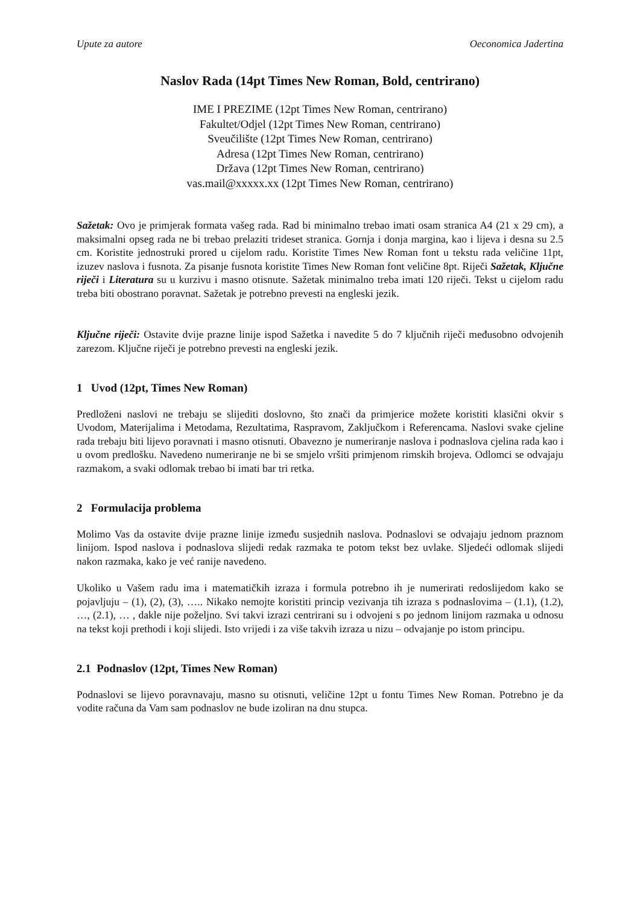Upute za autore Oeconomica Jadertina
Naslov Rada (14pt Times New Roman, Bold, centrirano)
IME I PREZIME (12pt Times New Roman, centrirano)
Fakultet/Odjel (12pt Times New Roman, centrirano)
Sveučilište (12pt Times New Roman, centrirano)
Adresa (12pt Times New Roman, centrirano)
Država (12pt Times New Roman, centrirano)
vas.mail@xxxxx.xx (12pt Times New Roman, centrirano)
Sažetak: Ovo je primjerak formata vašeg rada. Rad bi minimalno trebao imati osam stranica A4 (21 x 29 cm), a maksimalni opseg rada ne bi trebao prelaziti trideset stranica. Gornja i donja margina, kao i lijeva i desna su 2.5 cm. Koristite jednostruki prored u cijelom radu. Koristite Times New Roman font u tekstu rada veličine 11pt, izuzev naslova i fusnota. Za pisanje fusnota koristite Times New Roman font veličine 8pt. Riječi Sažetak, Ključne riječi i Literatura su u kurzivu i masno otisnute. Sažetak minimalno treba imati 120 riječi. Tekst u cijelom radu treba biti obostrano poravnat. Sažetak je potrebno prevesti na engleski jezik.
Ključne riječi: Ostavite dvije prazne linije ispod Sažetka i navedite 5 do 7 ključnih riječi međusobno odvojenih zarezom. Ključne riječi je potrebno prevesti na engleski jezik.
1 Uvod (12pt, Times New Roman)
Predloženi naslovi ne trebaju se slijediti doslovno, što znači da primjerice možete koristiti klasični okvir s Uvodom, Materijalima i Metodama, Rezultatima, Raspravom, Zaključkom i Referencama. Naslovi svake cjeline rada trebaju biti lijevo poravnati i masno otisnuti. Obavezno je numeriranje naslova i podnaslova cjelina rada kao i u ovom predlošku. Navedeno numeriranje ne bi se smjelo vršiti primjenom rimskih brojeva. Odlomci se odvajaju razmakom, a svaki odlomak trebao bi imati bar tri retka.
2 Formulacija problema
Molimo Vas da ostavite dvije prazne linije između susjednih naslova. Podnaslovi se odvajaju jednom praznom linijom. Ispod naslova i podnaslova slijedi redak razmaka te potom tekst bez uvlake. Sljedeći odlomak slijedi nakon razmaka, kako je već ranije navedeno.
Ukoliko u Vašem radu ima i matematičkih izraza i formula potrebno ih je numerirati redoslijedom kako se pojavljuju – (1), (2), (3), ….. Nikako nemojte koristiti princip vezivanja tih izraza s podnaslovima – (1.1), (1.2), …, (2.1), … , dakle nije poželjno. Svi takvi izrazi centrirani su i odvojeni s po jednom linijom razmaka u odnosu na tekst koji prethodi i koji slijedi. Isto vrijedi i za više takvih izraza u nizu – odvajanje po istom principu.
2.1 Podnaslov (12pt, Times New Roman)
Podnaslovi se lijevo poravnavaju, masno su otisnuti, veličine 12pt u fontu Times New Roman. Potrebno je da vodite računa da Vam sam podnaslov ne bude izoliran na dnu stupca.